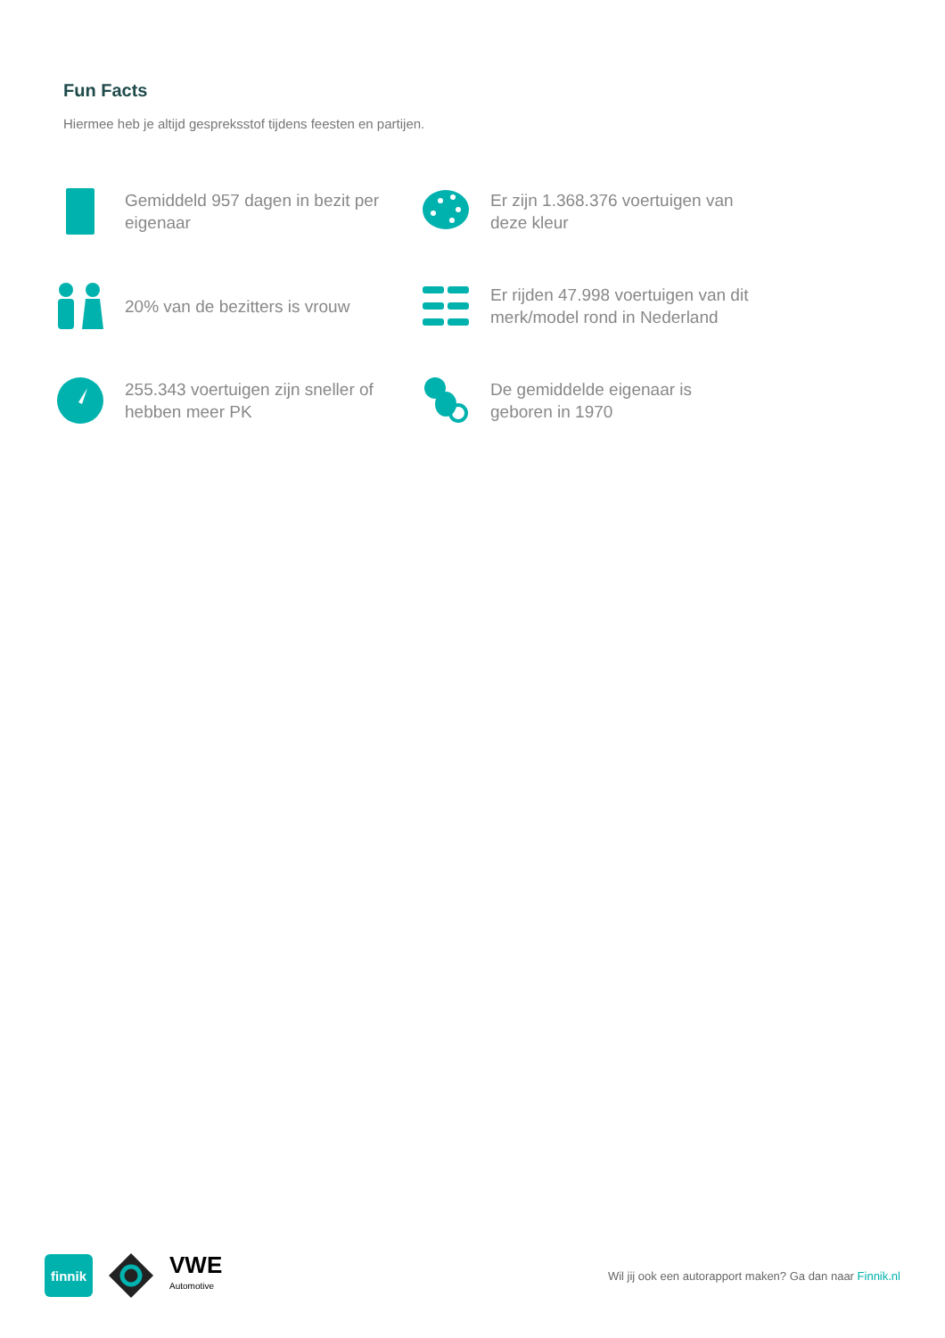Fun Facts
Hiermee heb je altijd gespreksstof tijdens feesten en partijen.
Gemiddeld 957 dagen in bezit per eigenaar
Er zijn 1.368.376 voertuigen van deze kleur
20% van de bezitters is vrouw
Er rijden 47.998 voertuigen van dit merk/model rond in Nederland
255.343 voertuigen zijn sneller of hebben meer PK
De gemiddelde eigenaar is geboren in 1970
finnik
VWE
Automotive
Wil jij ook een autorapport maken? Ga dan naar Finnik.nl